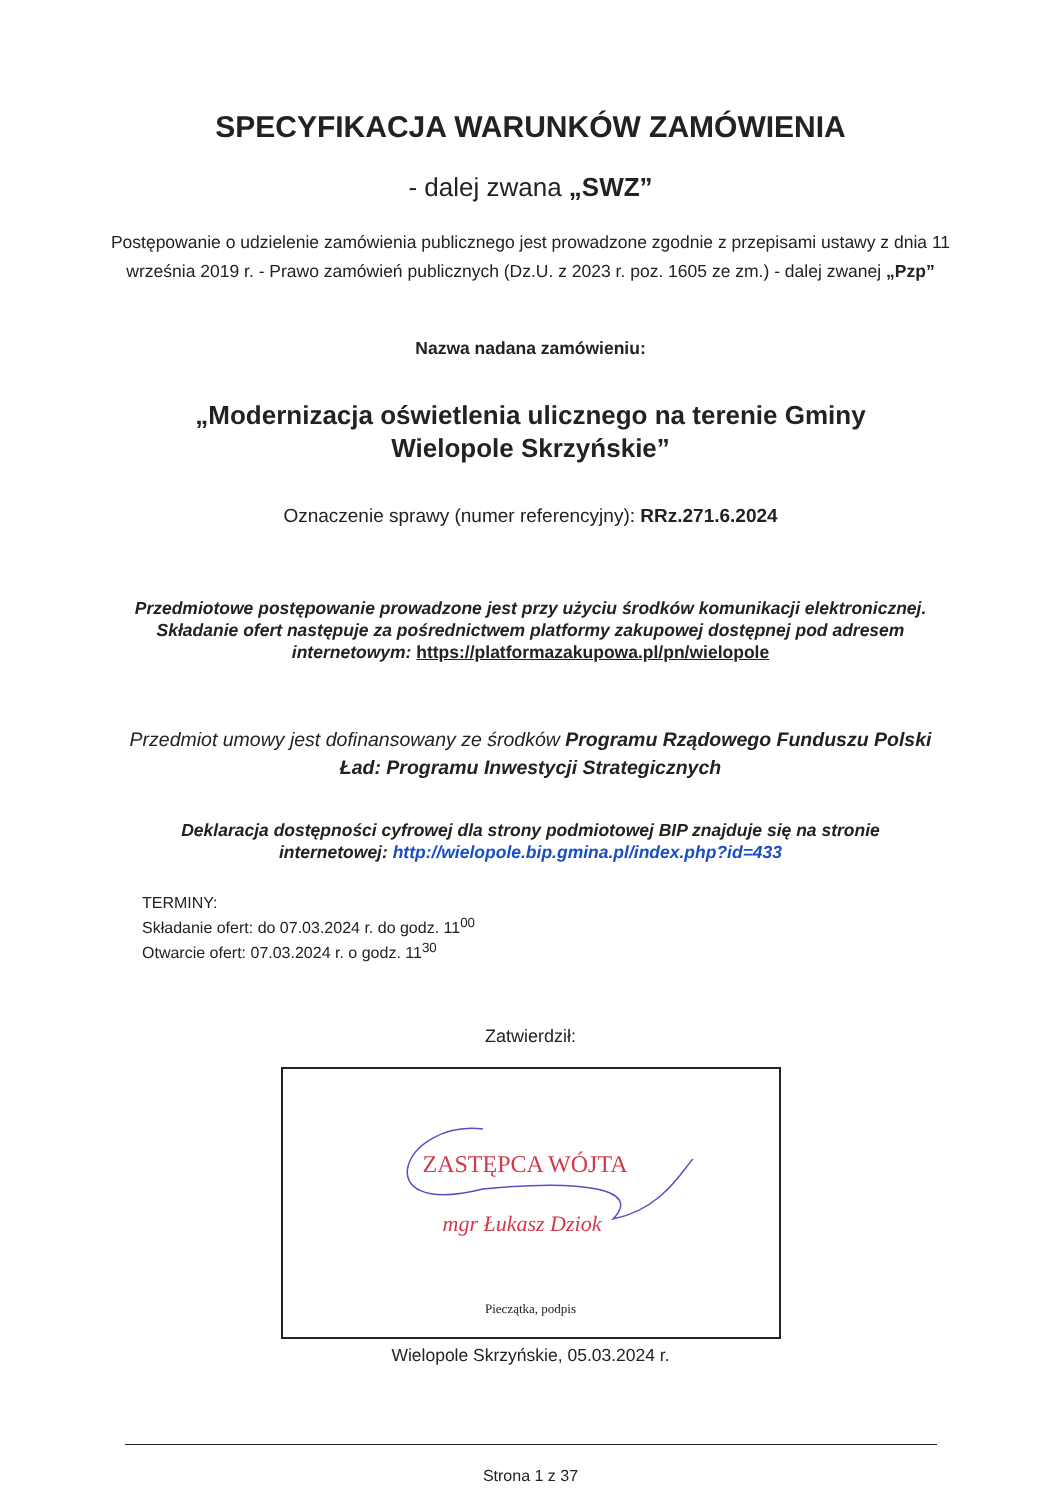SPECYFIKACJA WARUNKÓW ZAMÓWIENIA
- dalej zwana „SWZ”
Postępowanie o udzielenie zamówienia publicznego jest prowadzone zgodnie z przepisami ustawy z dnia 11 września 2019 r. - Prawo zamówień publicznych (Dz.U. z 2023 r. poz. 1605 ze zm.) - dalej zwanej „Pzp”
Nazwa nadana zamówieniu:
„Modernizacja oświetlenia ulicznego na terenie Gminy
Wielopole Skrzyńskie”
Oznaczenie sprawy (numer referencyjny): RRz.271.6.2024
Przedmiotowe postępowanie prowadzone jest przy użyciu środków komunikacji elektronicznej. Składanie ofert następuje za pośrednictwem platformy zakupowej dostępnej pod adresem internetowym: https://platformazakupowa.pl/pn/wielopole
Przedmiot umowy jest dofinansowany ze środków Programu Rządowego Funduszu Polski Ład: Programu Inwestycji Strategicznych
Deklaracja dostępności cyfrowej dla strony podmiotowej BIP znajduje się na stronie internetowej: http://wielopole.bip.gmina.pl/index.php?id=433
TERMINY:
Składanie ofert: do 07.03.2024 r. do godz. 11<sup>00</sup>
Otwarcie ofert: 07.03.2024 r. o godz. 11<sup>30</sup>
Zatwierdził:
ZASTĘPCA WÓJTA
mgr Łukasz Dziok
Pieczątka, podpis
Wielopole Skrzyńskie, 05.03.2024 r.
Strona 1 z 37